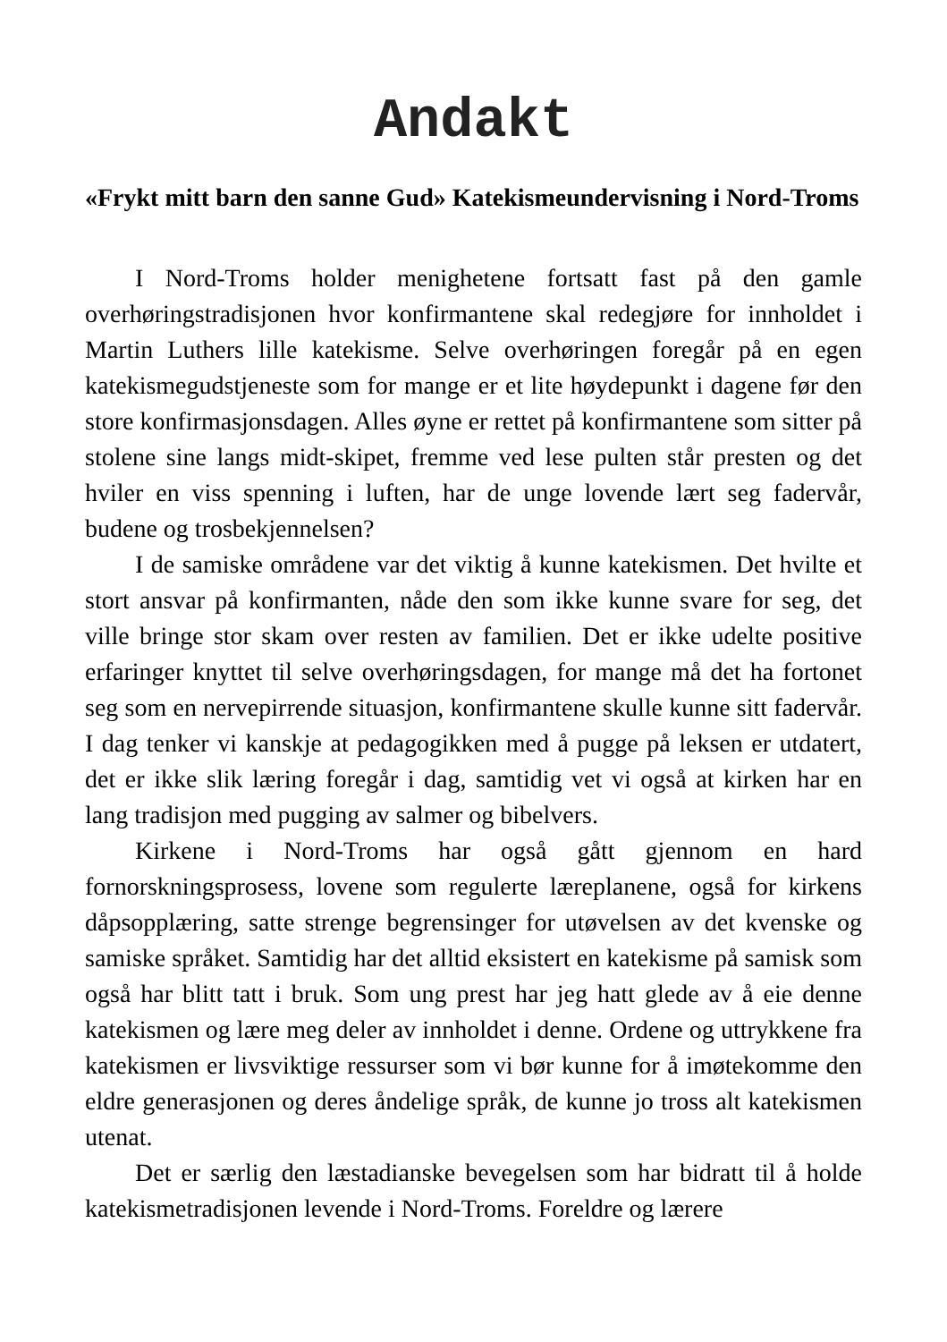Andakt
«Frykt mitt barn den sanne Gud» Katekismeundervisning i Nord-Troms
I Nord-Troms holder menighetene fortsatt fast på den gamle overhøringstradisjonen hvor konfirmantene skal redegjøre for innholdet i Martin Luthers lille katekisme. Selve overhøringen foregår på en egen katekismegudstjeneste som for mange er et lite høydepunkt i dagene før den store konfirmasjonsdagen. Alles øyne er rettet på konfirmantene som sitter på stolene sine langs midt-skipet, fremme ved lese pulten står presten og det hviler en viss spenning i luften, har de unge lovende lært seg fadervår, budene og trosbekjennelsen?
I de samiske områdene var det viktig å kunne katekismen. Det hvilte et stort ansvar på konfirmanten, nåde den som ikke kunne svare for seg, det ville bringe stor skam over resten av familien. Det er ikke udelte positive erfaringer knyttet til selve overhøringsdagen, for mange må det ha fortonet seg som en nervepirrende situasjon, konfirmantene skulle kunne sitt fadervår. I dag tenker vi kanskje at pedagogikken med å pugge på leksen er utdatert, det er ikke slik læring foregår i dag, samtidig vet vi også at kirken har en lang tradisjon med pugging av salmer og bibelvers.
Kirkene i Nord-Troms har også gått gjennom en hard fornorskningsprosess, lovene som regulerte læreplanene, også for kirkens dåpsopplæring, satte strenge begrensinger for utøvelsen av det kvenske og samiske språket. Samtidig har det alltid eksistert en katekisme på samisk som også har blitt tatt i bruk. Som ung prest har jeg hatt glede av å eie denne katekismen og lære meg deler av innholdet i denne. Ordene og uttrykkene fra katekismen er livsviktige ressurser som vi bør kunne for å imøtekomme den eldre generasjonen og deres åndelige språk, de kunne jo tross alt katekismen utenat.
Det er særlig den læstadianske bevegelsen som har bidratt til å holde katekismetradisjonen levende i Nord-Troms. Foreldre og lærere